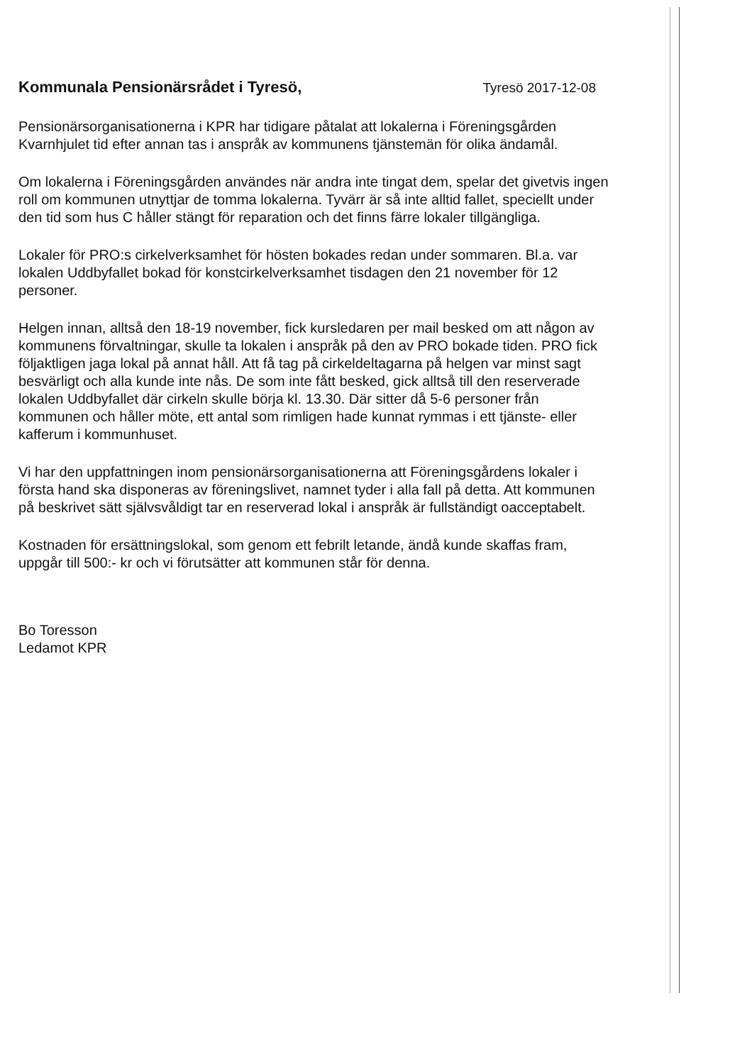Kommunala Pensionärsrådet i Tyresö,
Tyresö 2017-12-08
Pensionärsorganisationerna i KPR har tidigare påtalat att lokalerna i Föreningsgården Kvarnhjulet tid efter annan tas i anspråk av kommunens tjänstemän för olika ändamål.
Om lokalerna i Föreningsgården användes när andra inte tingat dem, spelar det givetvis ingen roll om kommunen utnyttjar de tomma lokalerna. Tyvärr är så inte alltid fallet, speciellt under den tid som hus C håller stängt för reparation och det finns färre lokaler tillgängliga.
Lokaler för PRO:s cirkelverksamhet för hösten bokades redan under sommaren. Bl.a. var lokalen Uddbyfallet bokad för konstcirkelverksamhet tisdagen den 21 november för 12 personer.
Helgen innan, alltså den 18-19 november, fick kursledaren per mail besked om att någon av kommunens förvaltningar, skulle ta lokalen i anspråk på den av PRO bokade tiden. PRO fick följaktligen jaga lokal på annat håll. Att få tag på cirkeldeltagarna på helgen var minst sagt besvärligt och alla kunde inte nås. De som inte fått besked, gick alltså till den reserverade lokalen Uddbyfallet där cirkeln skulle börja kl. 13.30. Där sitter då 5-6 personer från kommunen och håller möte, ett antal som rimligen hade kunnat rymmas i ett tjänste- eller kafferum i kommunhuset.
Vi har den uppfattningen inom pensionärsorganisationerna att Föreningsgårdens lokaler i första hand ska disponeras av föreningslivet, namnet tyder i alla fall på detta. Att kommunen på beskrivet sätt självsvåldigt tar en reserverad lokal i anspråk är fullständigt oacceptabelt.
Kostnaden för ersättningslokal, som genom ett febrilt letande, ändå kunde skaffas fram, uppgår till 500:- kr och vi förutsätter att kommunen står för denna.
Bo Toresson
Ledamot KPR